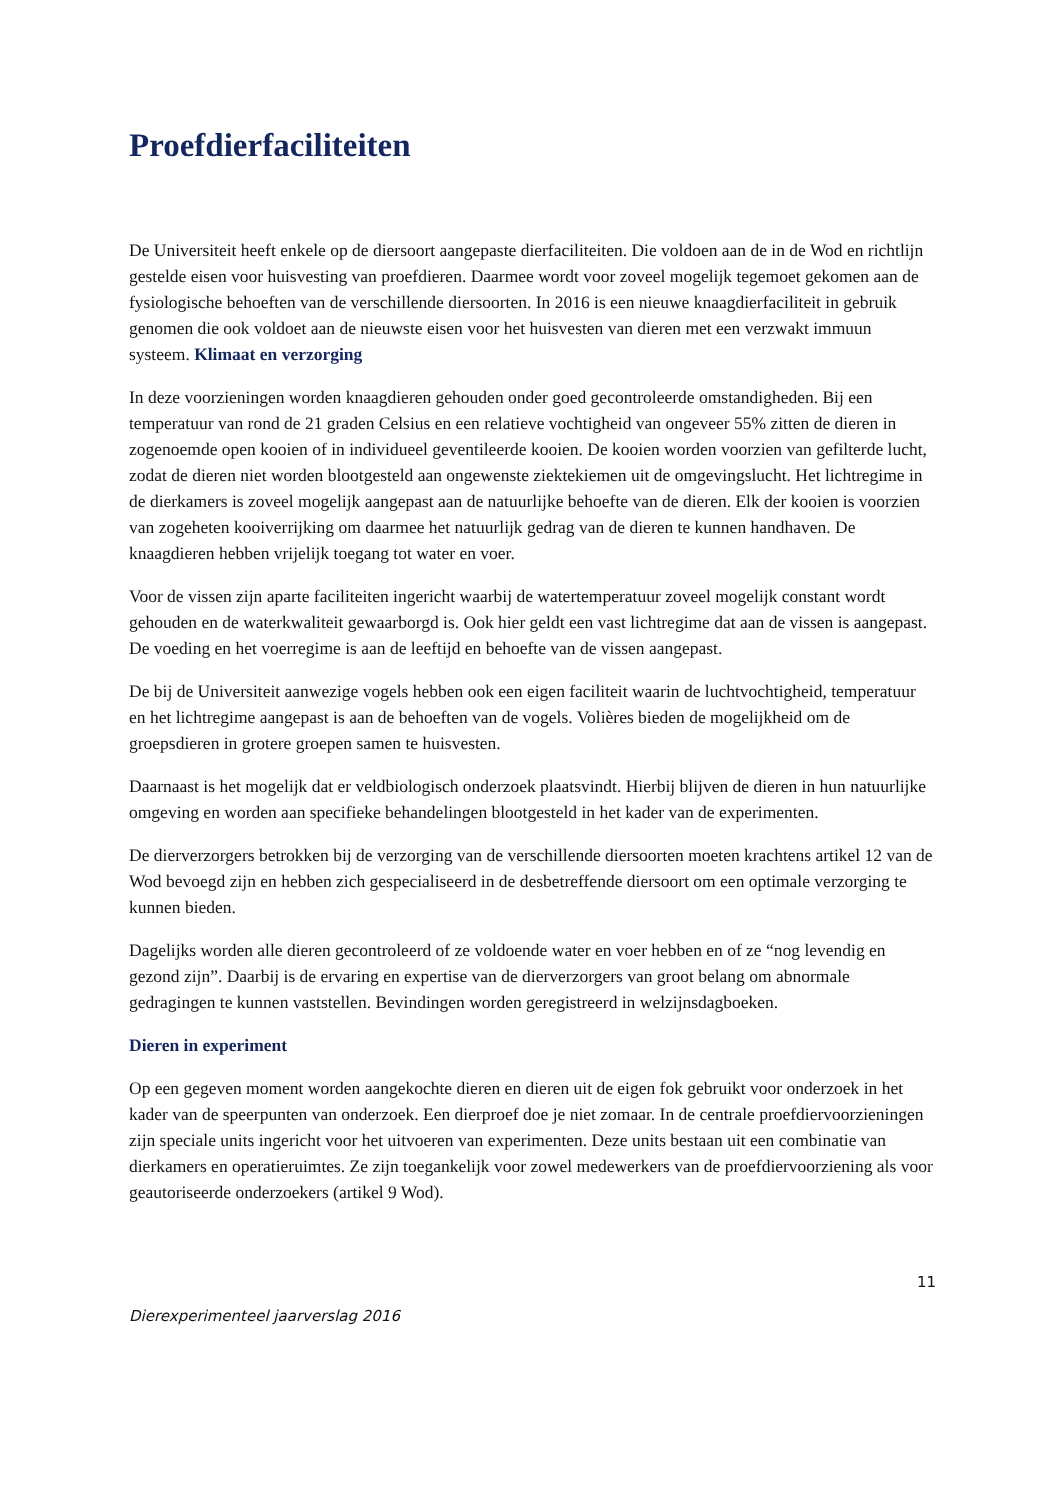Proefdierfaciliteiten
De Universiteit heeft enkele op de diersoort aangepaste dierfaciliteiten. Die voldoen aan de in de Wod en richtlijn gestelde eisen voor huisvesting van proefdieren. Daarmee wordt voor zoveel mogelijk tegemoet gekomen aan de fysiologische behoeften van de verschillende diersoorten. In 2016 is een nieuwe knaagdierfaciliteit in gebruik genomen die ook voldoet aan de nieuwste eisen voor het huisvesten van dieren met een verzwakt immuun systeem. Klimaat en verzorging
In deze voorzieningen worden knaagdieren gehouden onder goed gecontroleerde omstandigheden. Bij een temperatuur van rond de 21 graden Celsius en een relatieve vochtigheid van ongeveer 55% zitten de dieren in zogenoemde open kooien of in individueel geventileerde kooien. De kooien worden voorzien van gefilterde lucht, zodat de dieren niet worden blootgesteld aan ongewenste ziektekiemen uit de omgevingslucht. Het lichtregime in de dierkamers is zoveel mogelijk aangepast aan de natuurlijke behoefte van de dieren. Elk der kooien is voorzien van zogeheten kooiverrijking om daarmee het natuurlijk gedrag van de dieren te kunnen handhaven. De knaagdieren hebben vrijelijk toegang tot water en voer.
Voor de vissen zijn aparte faciliteiten ingericht waarbij de watertemperatuur zoveel mogelijk constant wordt gehouden en de waterkwaliteit gewaarborgd is. Ook hier geldt een vast lichtregime dat aan de vissen is aangepast. De voeding en het voerregime is aan de leeftijd en behoefte van de vissen aangepast.
De bij de Universiteit aanwezige vogels hebben ook een eigen faciliteit waarin de luchtvochtigheid, temperatuur en het lichtregime aangepast is aan de behoeften van de vogels. Volières bieden de mogelijkheid om de groepsdieren in grotere groepen samen te huisvesten.
Daarnaast is het mogelijk dat er veldbiologisch onderzoek plaatsvindt. Hierbij blijven de dieren in hun natuurlijke omgeving en worden aan specifieke behandelingen blootgesteld in het kader van de experimenten.
De dierverzorgers betrokken bij de verzorging van de verschillende diersoorten moeten krachtens artikel 12 van de Wod bevoegd zijn en hebben zich gespecialiseerd in de desbetreffende diersoort om een optimale verzorging te kunnen bieden.
Dagelijks worden alle dieren gecontroleerd of ze voldoende water en voer hebben en of ze “nog levendig en gezond zijn”. Daarbij is de ervaring en expertise van de dierverzorgers van groot belang om abnormale gedragingen te kunnen vaststellen. Bevindingen worden geregistreerd in welzijnsdagboeken.
Dieren in experiment
Op een gegeven moment worden aangekochte dieren en dieren uit de eigen fok gebruikt voor onderzoek in het kader van de speerpunten van onderzoek. Een dierproef doe je niet zomaar. In de centrale proefdiervoorzieningen zijn speciale units ingericht voor het uitvoeren van experimenten. Deze units bestaan uit een combinatie van dierkamers en operatieruimtes. Ze zijn toegankelijk voor zowel medewerkers van de proefdiervoorziening als voor geautoriseerde onderzoekers (artikel 9 Wod).
11
Dierexperimenteel jaarverslag 2016